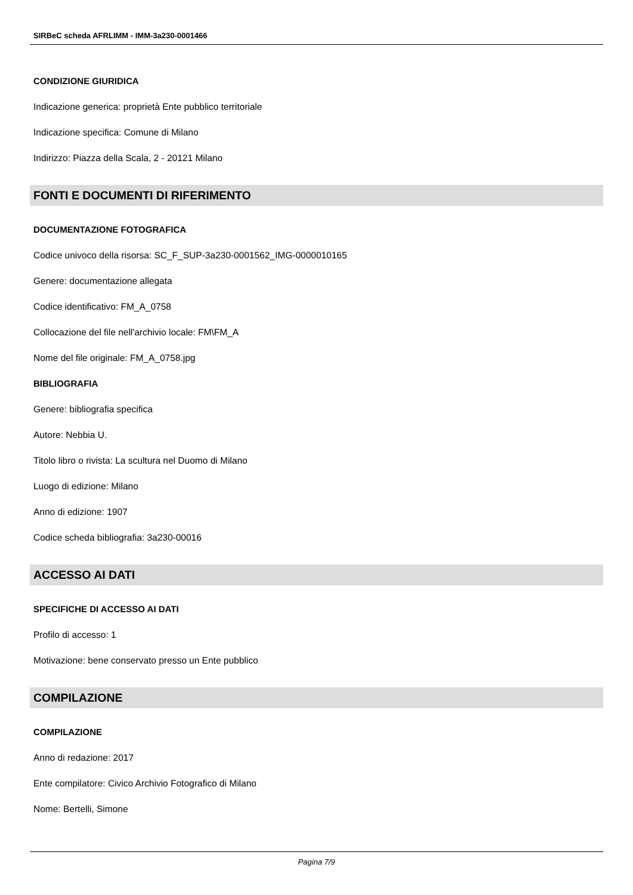SIRBeC scheda AFRLIMM - IMM-3a230-0001466
CONDIZIONE GIURIDICA
Indicazione generica: proprietà Ente pubblico territoriale
Indicazione specifica: Comune di Milano
Indirizzo: Piazza della Scala, 2 - 20121 Milano
FONTI E DOCUMENTI DI RIFERIMENTO
DOCUMENTAZIONE FOTOGRAFICA
Codice univoco della risorsa: SC_F_SUP-3a230-0001562_IMG-0000010165
Genere: documentazione allegata
Codice identificativo: FM_A_0758
Collocazione del file nell'archivio locale: FM\FM_A
Nome del file originale: FM_A_0758.jpg
BIBLIOGRAFIA
Genere: bibliografia specifica
Autore: Nebbia U.
Titolo libro o rivista: La scultura nel Duomo di Milano
Luogo di edizione: Milano
Anno di edizione: 1907
Codice scheda bibliografia: 3a230-00016
ACCESSO AI DATI
SPECIFICHE DI ACCESSO AI DATI
Profilo di accesso: 1
Motivazione: bene conservato presso un Ente pubblico
COMPILAZIONE
COMPILAZIONE
Anno di redazione: 2017
Ente compilatore: Civico Archivio Fotografico di Milano
Nome: Bertelli, Simone
Pagina 7/9